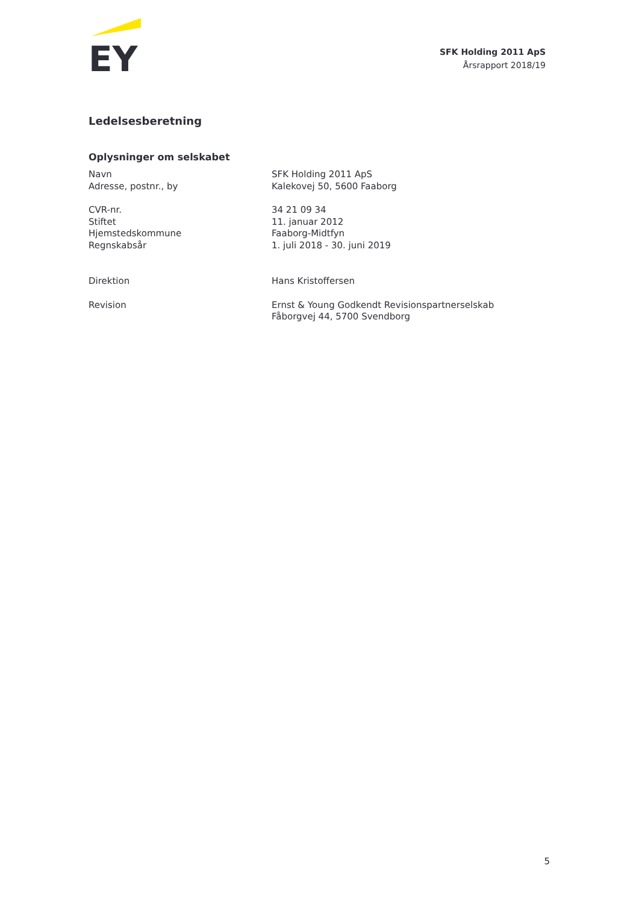EY
SFK Holding 2011 ApS
Årsrapport 2018/19
Ledelsesberetning
Oplysninger om selskabet
| Navn | SFK Holding 2011 ApS |
| Adresse, postnr., by | Kalekovej 50, 5600 Faaborg |
| CVR-nr. | 34 21 09 34 |
| Stiftet | 11. januar 2012 |
| Hjemstedskommune | Faaborg-Midtfyn |
| Regnskabsår | 1. juli 2018 - 30. juni 2019 |
| Direktion | Hans Kristoffersen |
| Revision | Ernst & Young Godkendt Revisionspartnerselskab Fåborgvej 44, 5700 Svendborg |
5